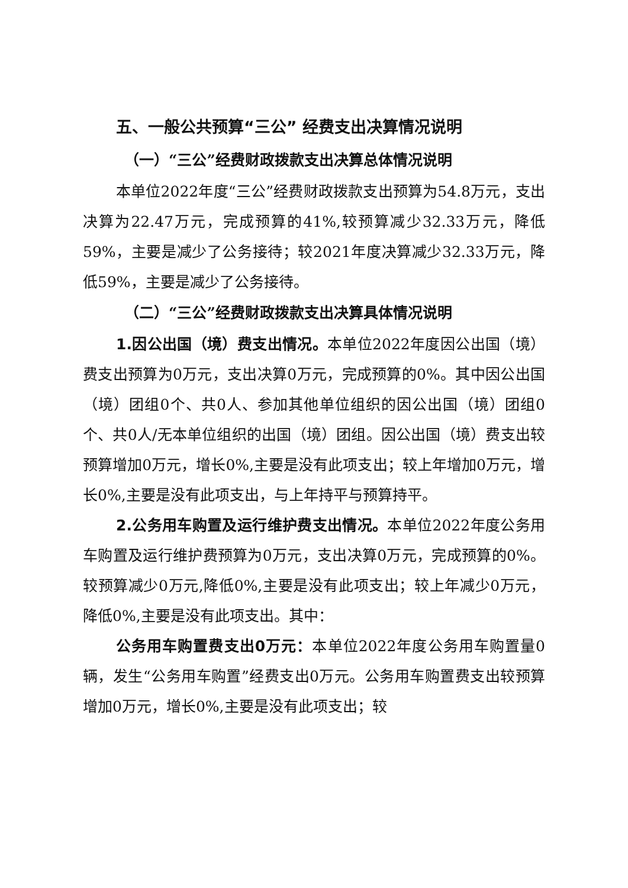五、一般公共预算“三公” 经费支出决算情况说明
（一）“三公”经费财政拨款支出决算总体情况说明
本单位2022年度“三公”经费财政拨款支出预算为54.8万元，支出决算为22.47万元，完成预算的41%,较预算减少32.33万元，降低59%，主要是减少了公务接待；较2021年度决算减少32.33万元，降低59%，主要是减少了公务接待。
（二）“三公”经费财政拨款支出决算具体情况说明
1.因公出国（境）费支出情况。本单位2022年度因公出国（境）费支出预算为0万元，支出决算0万元，完成预算的0%。其中因公出国（境）团组0个、共0人、参加其他单位组织的因公出国（境）团组0个、共0人/无本单位组织的出国（境）团组。因公出国（境）费支出较预算增加0万元，增长0%,主要是没有此项支出；较上年增加0万元，增长0%,主要是没有此项支出，与上年持平与预算持平。
2.公务用车购置及运行维护费支出情况。本单位2022年度公务用车购置及运行维护费预算为0万元，支出决算0万元，完成预算的0%。较预算减少0万元,降低0%,主要是没有此项支出；较上年减少0万元，降低0%,主要是没有此项支出。其中：
公务用车购置费支出0万元：本单位2022年度公务用车购置量0辆，发生“公务用车购置”经费支出0万元。公务用车购置费支出较预算增加0万元，增长0%,主要是没有此项支出；较